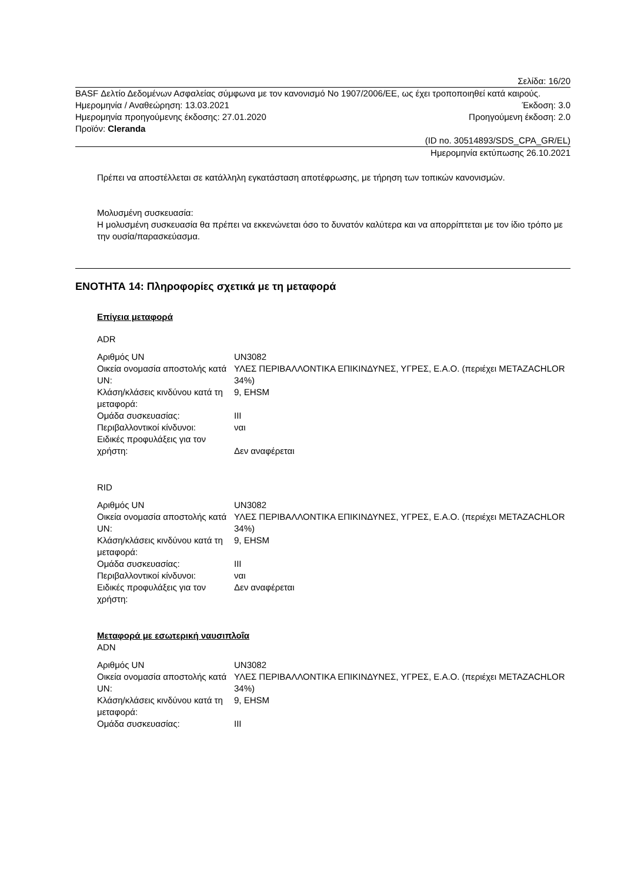Σελίδα: 16/20
BASF Δελτίο Δεδομένων Ασφαλείας σύμφωνα με τον κανονισμό No 1907/2006/ΕΕ, ως έχει τροποποιηθεί κατά καιρούς.
Ημερομηνία / Αναθεώρηση: 13.03.2021 Έκδοση: 3.0
Ημερομηνία προηγούμενης έκδοσης: 27.01.2020 Προηγούμενη έκδοση: 2.0
Προϊόν: Cleranda
(ID no. 30514893/SDS_CPA_GR/EL)
Ημερομηνία εκτύπωσης 26.10.2021
Πρέπει να αποστέλλεται σε κατάλληλη εγκατάσταση αποτέφρωσης, με τήρηση των τοπικών κανονισμών.
Μολυσμένη συσκευασία:
Η μολυσμένη συσκευασία θα πρέπει να εκκενώνεται όσο το δυνατόν καλύτερα και να απορρίπτεται με τον ίδιο τρόπο με την ουσία/παρασκεύασμα.
ΕΝΟΤΗΤΑ 14: Πληροφορίες σχετικά με τη μεταφορά
Επίγεια μεταφορά
ADR
| Αριθμός UN | UN3082 |
| Οικεία ονομασία αποστολής κατά UN: | ΥΛΕΣ ΠΕΡΙΒΑΛΛΟΝΤΙΚΑ ΕΠΙΚΙΝΔΥΝΕΣ, ΥΓΡΕΣ, Ε.Α.Ο. (περιέχει METAZACHLOR 34%) |
| Κλάση/κλάσεις κινδύνου κατά τη μεταφορά: | 9, EHSM |
| Ομάδα συσκευασίας: | III |
| Περιβαλλοντικοί κίνδυνοι: | ναι |
| Ειδικές προφυλάξεις για τον χρήστη: | Δεν αναφέρεται |
RID
| Αριθμός UN | UN3082 |
| Οικεία ονομασία αποστολής κατά UN: | ΥΛΕΣ ΠΕΡΙΒΑΛΛΟΝΤΙΚΑ ΕΠΙΚΙΝΔΥΝΕΣ, ΥΓΡΕΣ, Ε.Α.Ο. (περιέχει METAZACHLOR 34%) |
| Κλάση/κλάσεις κινδύνου κατά τη μεταφορά: | 9, EHSM |
| Ομάδα συσκευασίας: | III |
| Περιβαλλοντικοί κίνδυνοι: | ναι |
| Ειδικές προφυλάξεις για τον χρήστη: | Δεν αναφέρεται |
Μεταφορά με εσωτερική ναυσιπλοΐα
ADN
| Αριθμός UN | UN3082 |
| Οικεία ονομασία αποστολής κατά UN: | ΥΛΕΣ ΠΕΡΙΒΑΛΛΟΝΤΙΚΑ ΕΠΙΚΙΝΔΥΝΕΣ, ΥΓΡΕΣ, Ε.Α.Ο. (περιέχει METAZACHLOR 34%) |
| Κλάση/κλάσεις κινδύνου κατά τη μεταφορά: | 9, EHSM |
| Ομάδα συσκευασίας: | III |